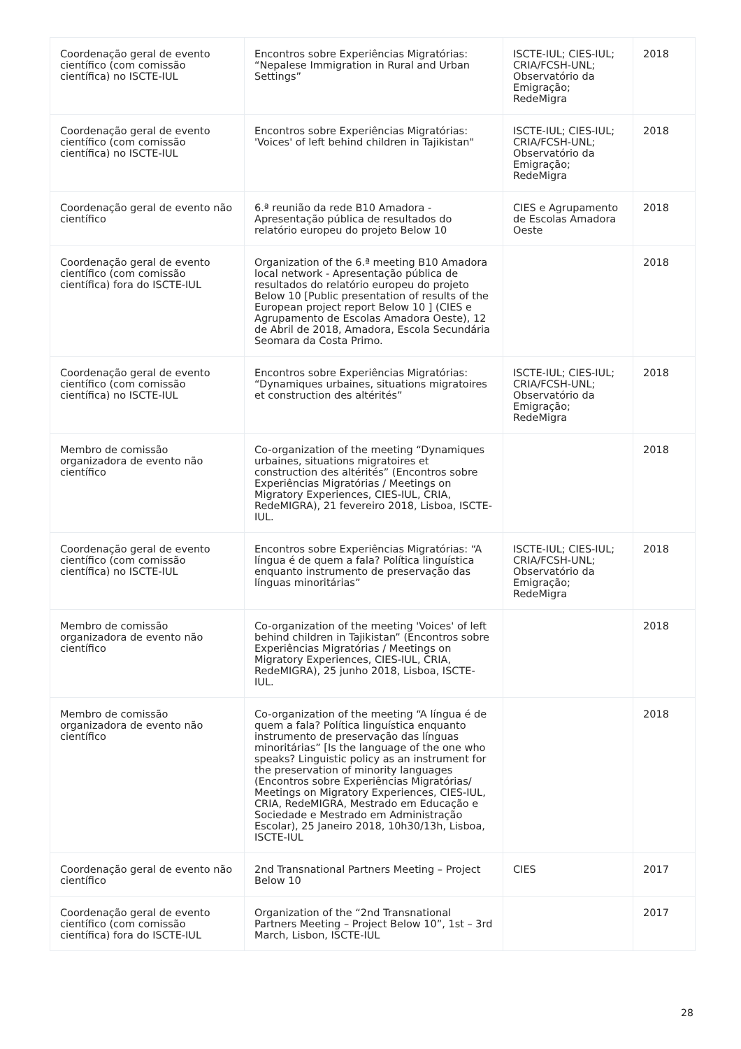| Coordenação geral de evento científico (com comissão científica) no ISCTE-IUL | Encontros sobre Experiências Migratórias: “Nepalese Immigration in Rural and Urban Settings” | ISCTE-IUL; CIES-IUL; CRIA/FCSH-UNL; Observatório da Emigração; RedeMigra | 2018 |
| Coordenação geral de evento científico (com comissão científica) no ISCTE-IUL | Encontros sobre Experiências Migratórias: 'Voices' of left behind children in Tajikistan" | ISCTE-IUL; CIES-IUL; CRIA/FCSH-UNL; Observatório da Emigração; RedeMigra | 2018 |
| Coordenação geral de evento não científico | 6.ª reunião da rede B10 Amadora - Apresentação pública de resultados do relatório europeu do projeto Below 10 | CIES e Agrupamento de Escolas Amadora Oeste | 2018 |
| Coordenação geral de evento científico (com comissão científica) fora do ISCTE-IUL | Organization of the 6.ª meeting B10 Amadora local network - Apresentação pública de resultados do relatório europeu do projeto Below 10 [Public presentation of results of the European project report Below 10 ] (CIES e Agrupamento de Escolas Amadora Oeste), 12 de Abril de 2018, Amadora, Escola Secundária Seomara da Costa Primo. | | 2018 |
| Coordenação geral de evento científico (com comissão científica) no ISCTE-IUL | Encontros sobre Experiências Migratórias: “Dynamiques urbaines, situations migratoires et construction des altérités” | ISCTE-IUL; CIES-IUL; CRIA/FCSH-UNL; Observatório da Emigração; RedeMigra | 2018 |
| Membro de comissão organizadora de evento não científico | Co-organization of the meeting “Dynamiques urbaines, situations migratoires et construction des altérités” (Encontros sobre Experiências Migratórias / Meetings on Migratory Experiences, CIES-IUL, CRIA, RedeMIGRA), 21 fevereiro 2018, Lisboa, ISCTE-IUL. | | 2018 |
| Coordenação geral de evento científico (com comissão científica) no ISCTE-IUL | Encontros sobre Experiências Migratórias: “A língua é de quem a fala? Política linguística enquanto instrumento de preservação das línguas minoritárias” | ISCTE-IUL; CIES-IUL; CRIA/FCSH-UNL; Observatório da Emigração; RedeMigra | 2018 |
| Membro de comissão organizadora de evento não científico | Co-organization of the meeting 'Voices' of left behind children in Tajikistan” (Encontros sobre Experiências Migratórias / Meetings on Migratory Experiences, CIES-IUL, CRIA, RedeMIGRA), 25 junho 2018, Lisboa, ISCTE-IUL. | | 2018 |
| Membro de comissão organizadora de evento não científico | Co-organization of the meeting “A língua é de quem a fala? Política linguística enquanto instrumento de preservação das línguas minoritárias” [Is the language of the one who speaks? Linguistic policy as an instrument for the preservation of minority languages (Encontros sobre Experiências Migratórias/ Meetings on Migratory Experiences, CIES-IUL, CRIA, RedeMIGRA, Mestrado em Educação e Sociedade e Mestrado em Administração Escolar), 25 Janeiro 2018, 10h30/13h, Lisboa, ISCTE-IUL | | 2018 |
| Coordenação geral de evento não científico | 2nd Transnational Partners Meeting – Project Below 10 | CIES | 2017 |
| Coordenação geral de evento científico (com comissão científica) fora do ISCTE-IUL | Organization of the “2nd Transnational Partners Meeting – Project Below 10”, 1st – 3rd March, Lisbon, ISCTE-IUL | | 2017 |
28